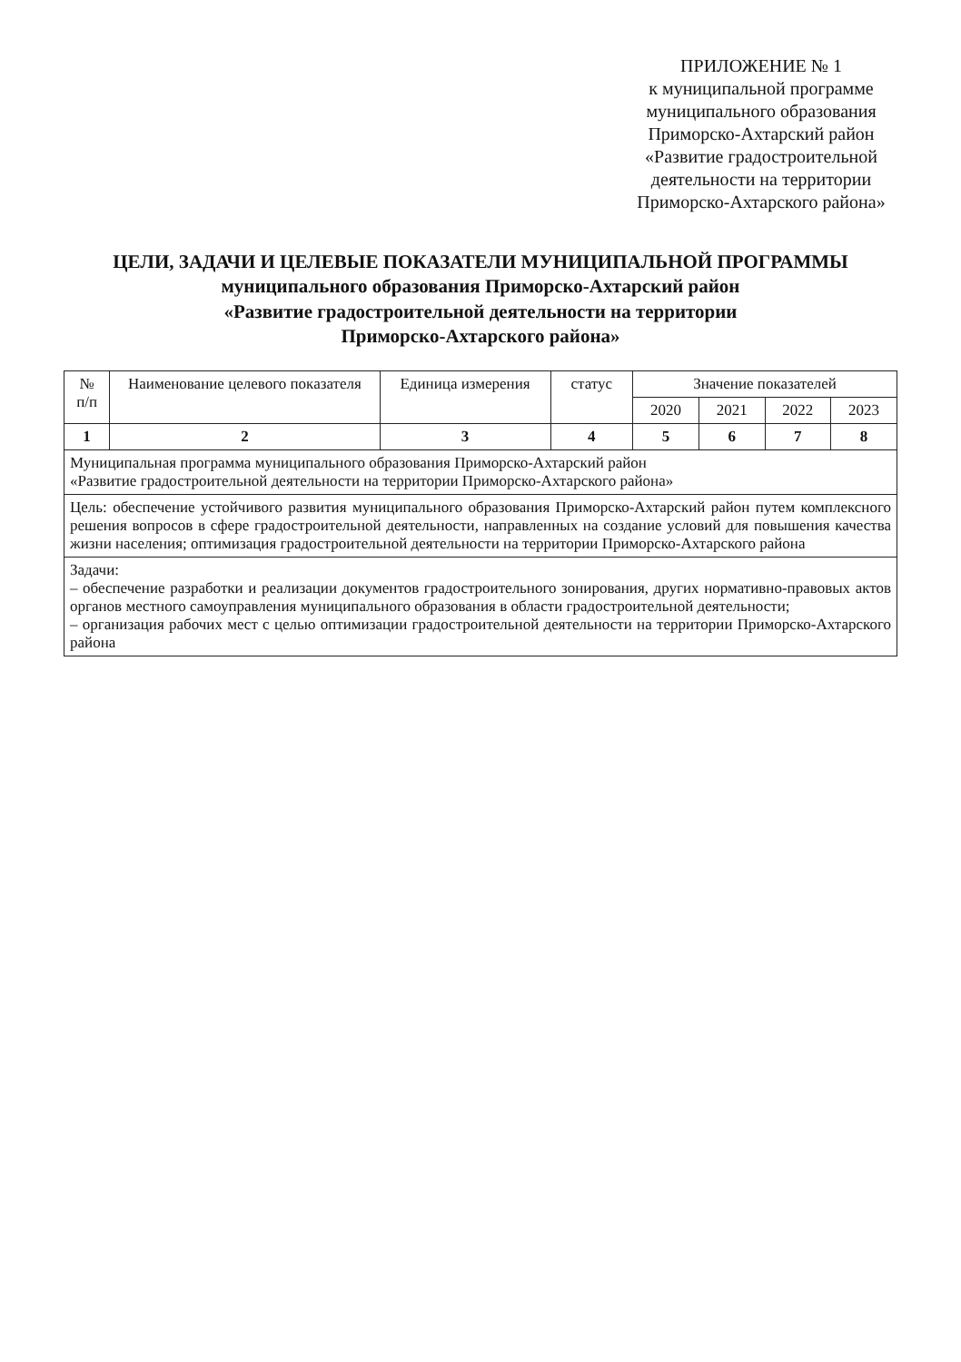ПРИЛОЖЕНИЕ № 1
к муниципальной программе
муниципального образования
Приморско-Ахтарский район
«Развитие градостроительной
деятельности на территории
Приморско-Ахтарского района»
ЦЕЛИ, ЗАДАЧИ И ЦЕЛЕВЫЕ ПОКАЗАТЕЛИ МУНИЦИПАЛЬНОЙ ПРОГРАММЫ
муниципального образования Приморско-Ахтарский район
«Развитие градостроительной деятельности на территории
Приморско-Ахтарского района»
| № п/п | Наименование целевого показателя | Единица измерения | статус | Значение показателей | | | |
| --- | --- | --- | --- | --- | --- | --- | --- |
| | | | | 2020 | 2021 | 2022 | 2023 |
| 1 | 2 | 3 | 4 | 5 | 6 | 7 | 8 |
| Муниципальная программа муниципального образования Приморско-Ахтарский район «Развитие градостроительной деятельности на территории Приморско-Ахтарского района» | | | | | | | |
| Цель: обеспечение устойчивого развития муниципального образования Приморско-Ахтарский район путем комплексного решения вопросов в сфере градостроительной деятельности, направленных на создание условий для повышения качества жизни населения; оптимизация градостроительной деятельности на территории Приморско-Ахтарского района | | | | | | | |
| Задачи: – обеспечение разработки и реализации документов градостроительного зонирования, других нормативно-правовых актов органов местного самоуправления муниципального образования в области градостроительной деятельности; – организация рабочих мест с целью оптимизации градостроительной деятельности на территории Приморско-Ахтарского района | | | | | | | |